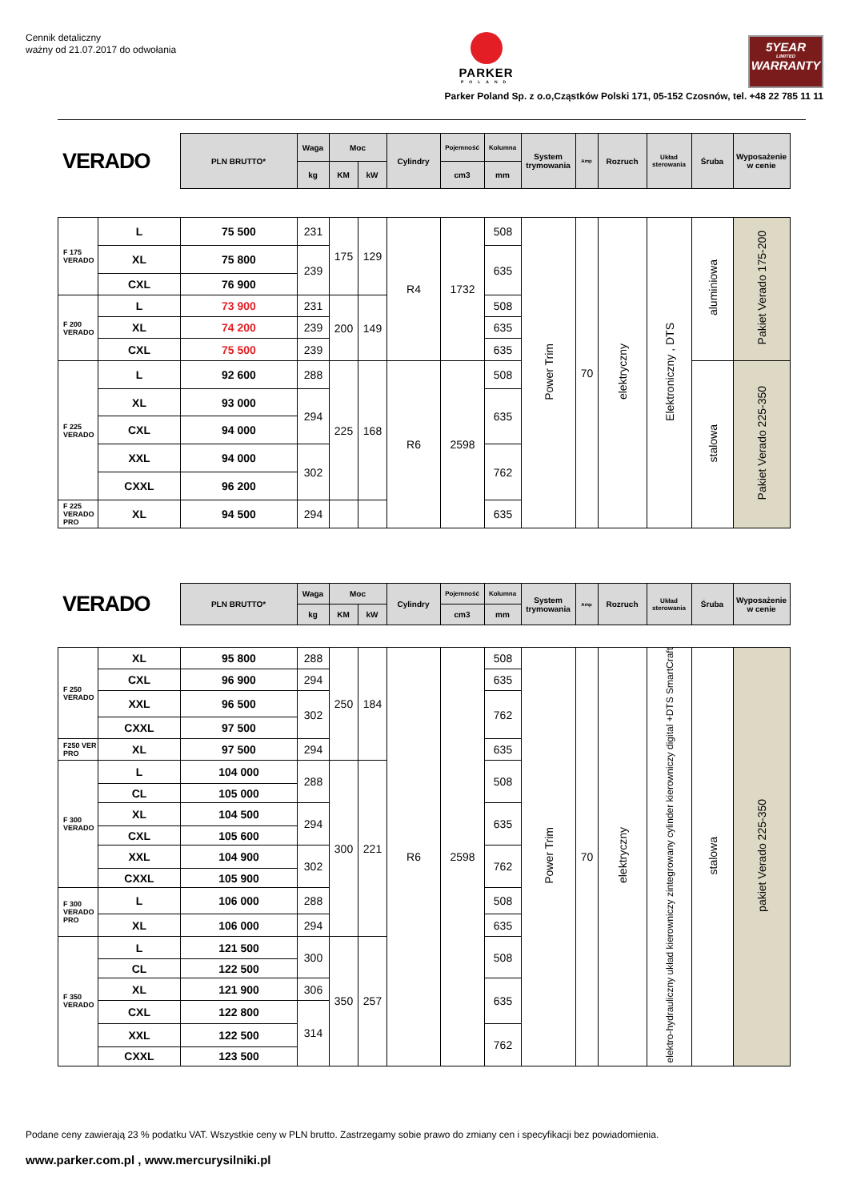Cennik detaliczny
ważny od 21.07.2017 do odwołania
PARKER
POLAND
5YEAR
LIMITED
WARRANTY
Parker Poland Sp. z o.o,Cząstków Polski 171, 05-152 Czosnów, tel. +48 22 785 11 11
| VERADO | PLN BRUTTO* | Waga | Moc | | Cylindry | Pojemność | Kolumna | System trymowania | Amp | Rozruch | Układ sterowania | Śruba | Wyposażenie w cenie |
| | | kg | KM | kW | | cm3 | mm | | | | | | |
| F 175 VERADO | L | 75 500 | 231 | 175 | 129 | R4 | 1732 | 508 | Power Trim | 70 | elektryczny | Elektroniczny , DTS | aluminiowa | Pakiet Verado 175-200 |
| | XL | 75 800 | 239 | | | | | 635 | | | | | | |
| | CXL | 76 900 | | | | | | | | | | | | |
| F 200 VERADO | L | 73 900 | 231 | 200 | 149 | | | 508 | | | | | | |
| | XL | 74 200 | 239 | | | | | 635 | | | | | | |
| | CXL | 75 500 | 239 | | | | | 635 | | | | | | |
| F 225 VERADO | L | 92 600 | 288 | 225 | 168 | R6 | 2598 | 508 | | | | | stalowa | Pakiet Verado 225-350 |
| | XL | 93 000 | 294 | | | | | 635 | | | | | | |
| | CXL | 94 000 | | | | | | | | | | | | |
| | XXL | 94 000 | 302 | | | | | 762 | | | | | | |
| | CXXL | 96 200 | | | | | | | | | | | | |
| F 225 VERADO PRO | XL | 94 500 | 294 | | | | | 635 | | | | | | |
| VERADO | PLN BRUTTO* | Waga | Moc | | Cylindry | Pojemność | Kolumna | System trymowania | Amp | Rozruch | Układ sterowania | Śruba | Wyposażenie w cenie |
| | | kg | KM | kW | | cm3 | mm | | | | | | |
| F 250 VERADO | XL | 95 800 | 288 | 250 | 184 | R6 | 2598 | 508 | Power Trim | 70 | elektryczny | elektro-hydrauliczny układ kierowniczy zintegrowany cylinder kierowniczy digital +DTS SmartCraft | stalowa | pakiet Verado 225-350 |
| | CXL | 96 900 | 294 | | | | | 635 | | | | | | |
| | XXL | 96 500 | 302 | | | | | 762 | | | | | | |
| | CXXL | 97 500 | | | | | | | | | | | | |
| F250 VER PRO | XL | 97 500 | 294 | | | | | 635 | | | | | | |
| F 300 VERADO | L | 104 000 | 288 | 300 | 221 | | | 508 | | | | | | |
| | CL | 105 000 | | | | | | | | | | | | |
| | XL | 104 500 | 294 | | | | | 635 | | | | | | |
| | CXL | 105 600 | | | | | | | | | | | | |
| | XXL | 104 900 | 302 | | | | | 762 | | | | | | |
| | CXXL | 105 900 | | | | | | | | | | | | |
| F 300 VERADO PRO | L | 106 000 | 288 | | | | | 508 | | | | | | |
| | XL | 106 000 | 294 | | | | | 635 | | | | | | |
| F 350 VERADO | L | 121 500 | 300 | 350 | 257 | | | 508 | | | | | | |
| | CL | 122 500 | | | | | | | | | | | | |
| | XL | 121 900 | 306 | | | | | 635 | | | | | | |
| | CXL | 122 800 | 314 | | | | | | | | | | | |
| | XXL | 122 500 | | | | | | 762 | | | | | | |
| | CXXL | 123 500 | | | | | | | | | | | | |
Podane ceny zawierają 23 % podatku VAT. Wszystkie ceny w PLN brutto. Zastrzegamy sobie prawo do zmiany cen i specyfikacji bez powiadomienia.
www.parker.com.pl , www.mercurysilniki.pl